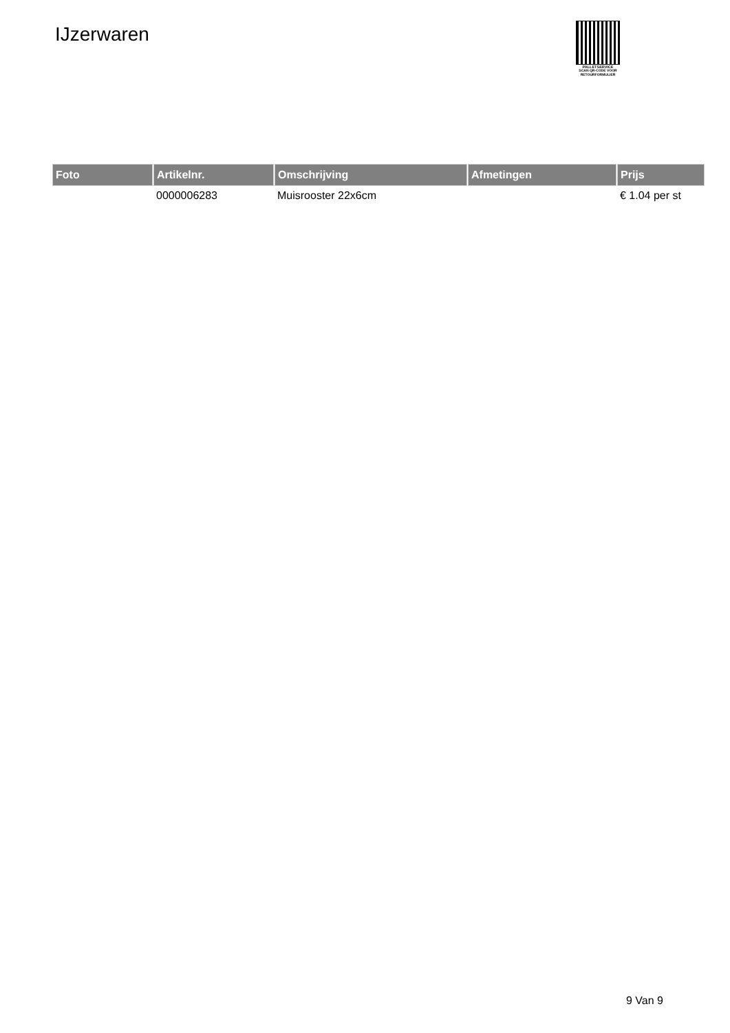IJzerwaren
PALLETSERVICE
SCAN QR-CODE VOOR RETOURFORMULIER
| Foto | Artikelnr. | Omschrijving | Afmetingen | Prijs |
| --- | --- | --- | --- | --- |
| | 0000006283 | Muisrooster 22x6cm | | € 1.04 per st |
9 Van 9